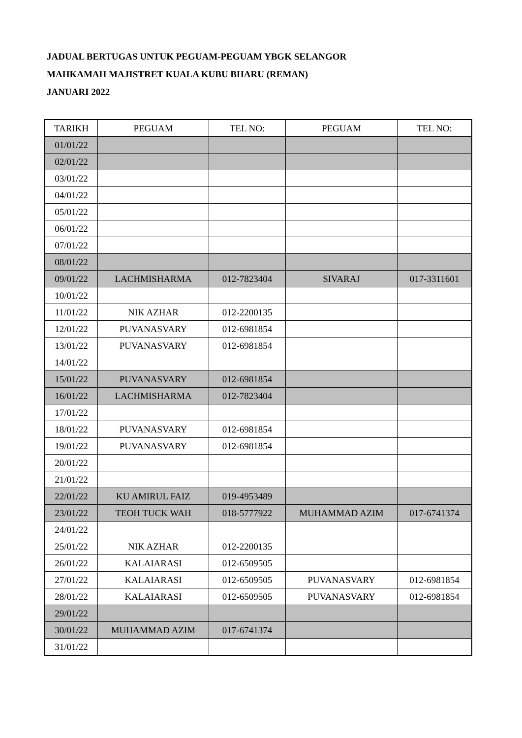JADUAL BERTUGAS UNTUK PEGUAM-PEGUAM YBGK SELANGOR
MAHKAMAH MAJISTRET KUALA KUBU BHARU (REMAN)
JANUARI 2022
| TARIKH | PEGUAM | TEL NO: | PEGUAM | TEL NO: |
| --- | --- | --- | --- | --- |
| 01/01/22 | | | | |
| 02/01/22 | | | | |
| 03/01/22 | | | | |
| 04/01/22 | | | | |
| 05/01/22 | | | | |
| 06/01/22 | | | | |
| 07/01/22 | | | | |
| 08/01/22 | | | | |
| 09/01/22 | LACHMISHARMA | 012-7823404 | SIVARAJ | 017-3311601 |
| 10/01/22 | | | | |
| 11/01/22 | NIK AZHAR | 012-2200135 | | |
| 12/01/22 | PUVANASVARY | 012-6981854 | | |
| 13/01/22 | PUVANASVARY | 012-6981854 | | |
| 14/01/22 | | | | |
| 15/01/22 | PUVANASVARY | 012-6981854 | | |
| 16/01/22 | LACHMISHARMA | 012-7823404 | | |
| 17/01/22 | | | | |
| 18/01/22 | PUVANASVARY | 012-6981854 | | |
| 19/01/22 | PUVANASVARY | 012-6981854 | | |
| 20/01/22 | | | | |
| 21/01/22 | | | | |
| 22/01/22 | KU AMIRUL FAIZ | 019-4953489 | | |
| 23/01/22 | TEOH TUCK WAH | 018-5777922 | MUHAMMAD AZIM | 017-6741374 |
| 24/01/22 | | | | |
| 25/01/22 | NIK AZHAR | 012-2200135 | | |
| 26/01/22 | KALAIARASI | 012-6509505 | | |
| 27/01/22 | KALAIARASI | 012-6509505 | PUVANASVARY | 012-6981854 |
| 28/01/22 | KALAIARASI | 012-6509505 | PUVANASVARY | 012-6981854 |
| 29/01/22 | | | | |
| 30/01/22 | MUHAMMAD AZIM | 017-6741374 | | |
| 31/01/22 | | | | |